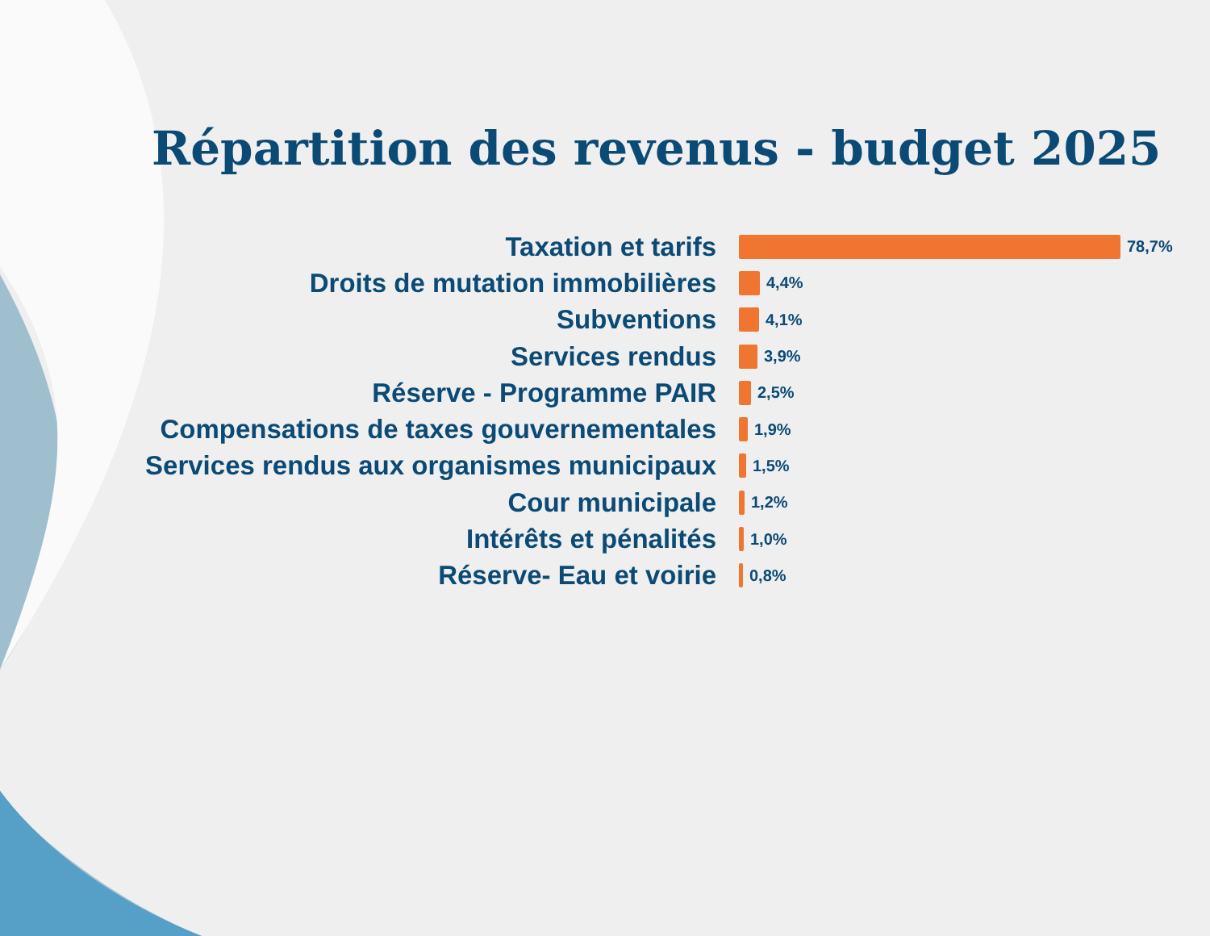Répartition des revenus - budget 2025
Taxation et tarifs
78,7%
Droits de mutation immobilières
4,4%
Subventions
4,1%
Services rendus
3,9%
Réserve - Programme PAIR
2,5%
Compensations de taxes gouvernementales
1,9%
Services rendus aux organismes municipaux
1,5%
Cour municipale
1,2%
Intérêts et pénalités
1,0%
Réserve- Eau et voirie
0,8%